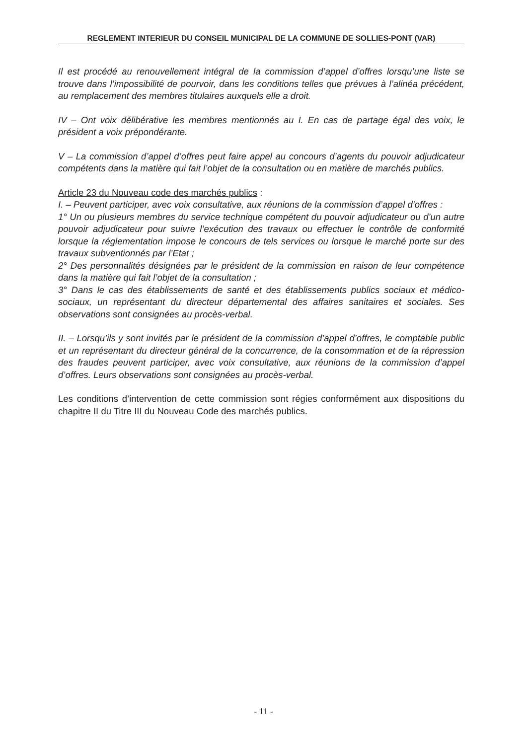REGLEMENT INTERIEUR DU CONSEIL MUNICIPAL DE LA COMMUNE DE SOLLIES-PONT (VAR)
Il est procédé au renouvellement intégral de la commission d’appel d’offres lorsqu’une liste se trouve dans l’impossibilité de pourvoir, dans les conditions telles que prévues à l’alinéa précédent, au remplacement des membres titulaires auxquels elle a droit.
IV – Ont voix délibérative les membres mentionnés au I. En cas de partage égal des voix, le président a voix prépondérante.
V – La commission d’appel d’offres peut faire appel au concours d’agents du pouvoir adjudicateur compétents dans la matière qui fait l’objet de la consultation ou en matière de marchés publics.
Article 23 du Nouveau code des marchés publics :
I. – Peuvent participer, avec voix consultative, aux réunions de la commission d’appel d’offres :
1° Un ou plusieurs membres du service technique compétent du pouvoir adjudicateur ou d’un autre pouvoir adjudicateur pour suivre l’exécution des travaux ou effectuer le contrôle de conformité lorsque la réglementation impose le concours de tels services ou lorsque le marché porte sur des travaux subventionnés par l’Etat ;
2° Des personnalités désignées par le président de la commission en raison de leur compétence dans la matière qui fait l’objet de la consultation ;
3° Dans le cas des établissements de santé et des établissements publics sociaux et médico-sociaux, un représentant du directeur départemental des affaires sanitaires et sociales. Ses observations sont consignées au procès-verbal.
II. – Lorsqu’ils y sont invités par le président de la commission d’appel d’offres, le comptable public et un représentant du directeur général de la concurrence, de la consommation et de la répression des fraudes peuvent participer, avec voix consultative, aux réunions de la commission d’appel d’offres. Leurs observations sont consignées au procès-verbal.
Les conditions d’intervention de cette commission sont régies conformément aux dispositions du chapitre II du Titre III du Nouveau Code des marchés publics.
- 11 -